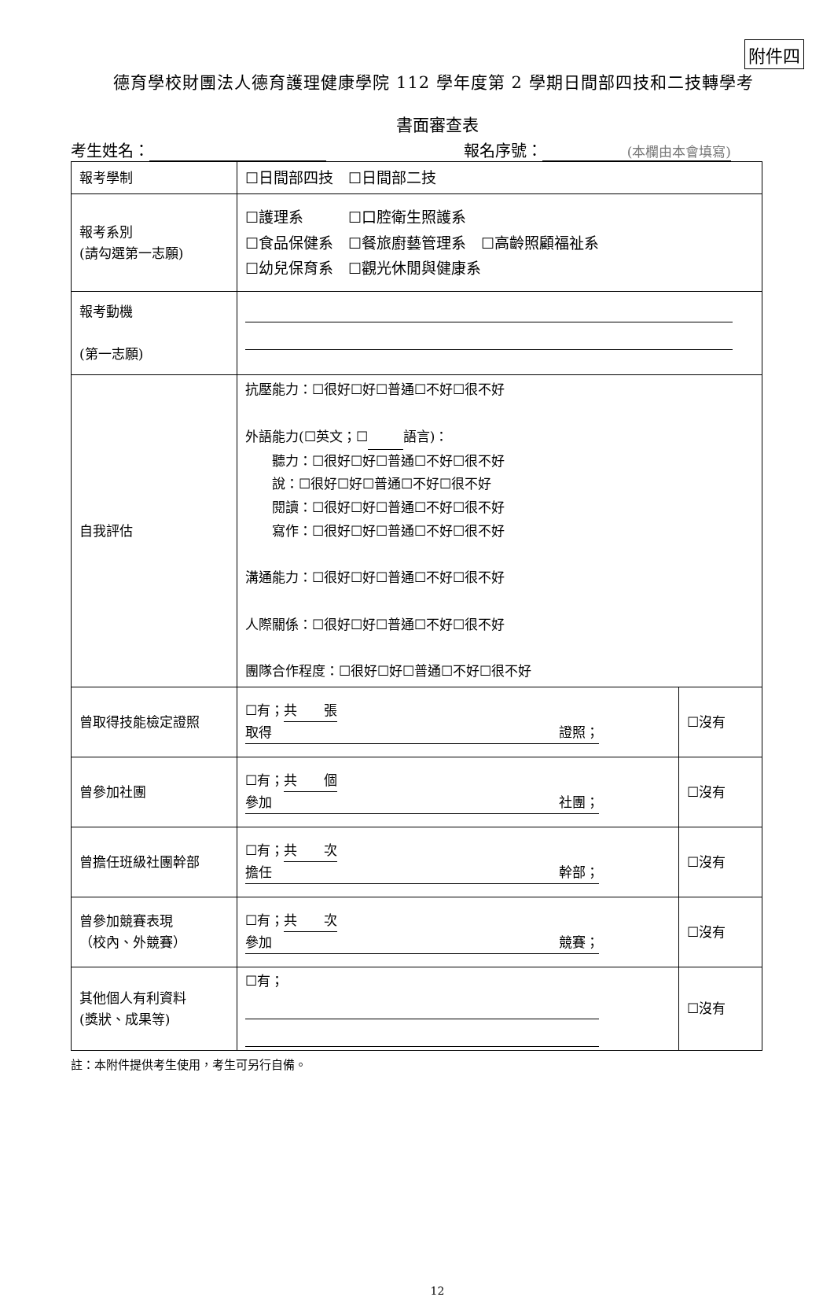附件四
德育學校財團法人德育護理健康學院 112 學年度第 2 學期日間部四技和二技轉學考
書面審查表
考生姓名： 報名序號： (本欄由本會填寫)
| 報考學制 | ☐日間部四技 ☐日間部二技 | |
| 報考系別 (請勾選第一志願) | ☐護理系 ☐口腔衛生照護系 ☐食品保健系 ☐餐旅廚藝管理系 ☐高齡照顧福祉系 ☐幼兒保育系 ☐觀光休閒與健康系 | |
| 報考動機 (第一志願) | | |
| 自我評估 | 抗壓能力：☐很好☐好☐普通☐不好☐很不好 外語能力(☐英文；☐ 語言)： 聽力：☐很好☐好☐普通☐不好☐很不好 說：☐很好☐好☐普通☐不好☐很不好 閱讀：☐很好☐好☐普通☐不好☐很不好 寫作：☐很好☐好☐普通☐不好☐很不好 溝通能力：☐很好☐好☐普通☐不好☐很不好 人際關係：☐很好☐好☐普通☐不好☐很不好 團隊合作程度：☐很好☐好☐普通☐不好☐很不好 | |
| 曾取得技能檢定證照 | ☐有； 共 張 取得 證照； | ☐沒有 |
| 曾參加社團 | ☐有； 共 個 參加 社團； | ☐沒有 |
| 曾擔任班級社團幹部 | ☐有； 共 次 擔任 幹部； | ☐沒有 |
| 曾參加競賽表現 （校內、外競賽） | ☐有； 共 次 參加 競賽； | ☐沒有 |
| 其他個人有利資料 (獎狀、成果等) | ☐有； | ☐沒有 |
註：本附件提供考生使用，考生可另行自備。
12